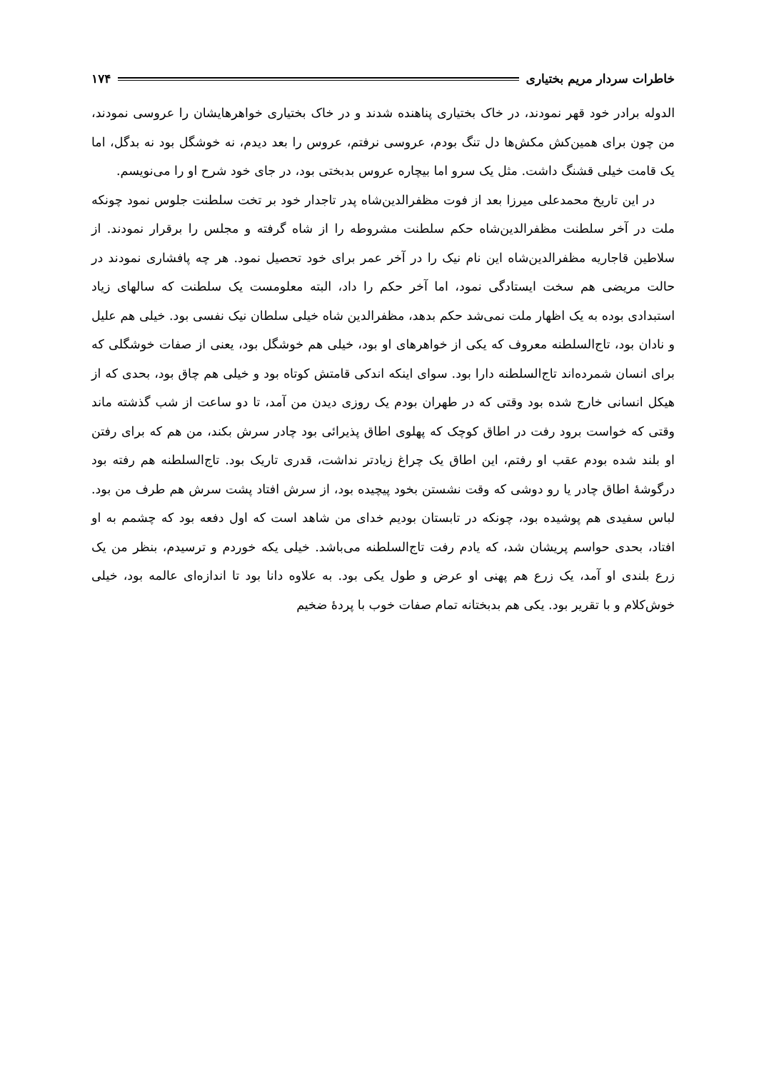خاطرات سردار مریم بختیاری ۱۷۴
الدوله برادر خود قهر نمودند، در خاک بختیاری پناهنده شدند و در خاک بختیاری خواهرهایشان را عروسی نمودند، من چون برای همین‌کش مکش‌ها دل تنگ بودم، عروسی نرفتم، عروس را بعد دیدم، نه خوشگل بود نه بدگل، اما یک قامت خیلی قشنگ داشت. مثل یک سرو اما بیچاره عروس بدبختی بود، در جای خود شرح او را می‌نویسم.
در این تاریخ محمدعلی میرزا بعد از فوت مظفرالدین‌شاه پدر تاجدار خود بر تخت سلطنت جلوس نمود چونکه ملت در آخر سلطنت مظفرالدین‌شاه حکم سلطنت مشروطه را از شاه گرفته و مجلس را برقرار نمودند. از سلاطین قاجاریه مظفرالدین‌شاه این نام نیک را در آخر عمر برای خود تحصیل نمود. هر چه پافشاری نمودند در حالت مریضی هم سخت ایستادگی نمود، اما آخر حکم را داد، البته معلومست یک سلطنت که سالهای زیاد استبدادی بوده به یک اظهار ملت نمی‌شد حکم بدهد، مظفرالدین شاه خیلی سلطان نیک نفسی بود. خیلی هم علیل و نادان بود، تاج‌السلطنه معروف که یکی از خواهرهای او بود، خیلی هم خوشگل بود، یعنی از صفات خوشگلی که برای انسان شمرده‌اند تاج‌السلطنه دارا بود. سوای اینکه اندکی قامتش کوتاه بود و خیلی هم چاق بود، بحدی که از هیکل انسانی خارج شده بود وقتی که در طهران بودم یک روزی دیدن من آمد، تا دو ساعت از شب گذشته ماند وقتی که خواست برود رفت در اطاق کوچک که پهلوی اطاق پذیرائی بود چادر سرش بکند، من هم که برای رفتن او بلند شده بودم عقب او رفتم، این اطاق یک چراغ زیادتر نداشت، قدری تاریک بود. تاج‌السلطنه هم رفته بود درگوشهٔ اطاق چادر یا رو دوشی که وقت نشستن بخود پیچیده بود، از سرش افتاد پشت سرش هم طرف من بود. لباس سفیدی هم پوشیده بود، چونکه در تابستان بودیم خدای من شاهد است که اول دفعه بود که چشمم به او افتاد، بحدی حواسم پریشان شد، که یادم رفت تاج‌السلطنه می‌باشد. خیلی یکه خوردم و ترسیدم، بنظر من یک زرع بلندی او آمد، یک زرع هم پهنی او عرض و طول یکی بود. به علاوه دانا بود تا اندازه‌ای عالمه بود، خیلی خوش‌کلام و با تقریر بود. یکی هم بدبختانه تمام صفات خوب با پردهٔ ضخیم